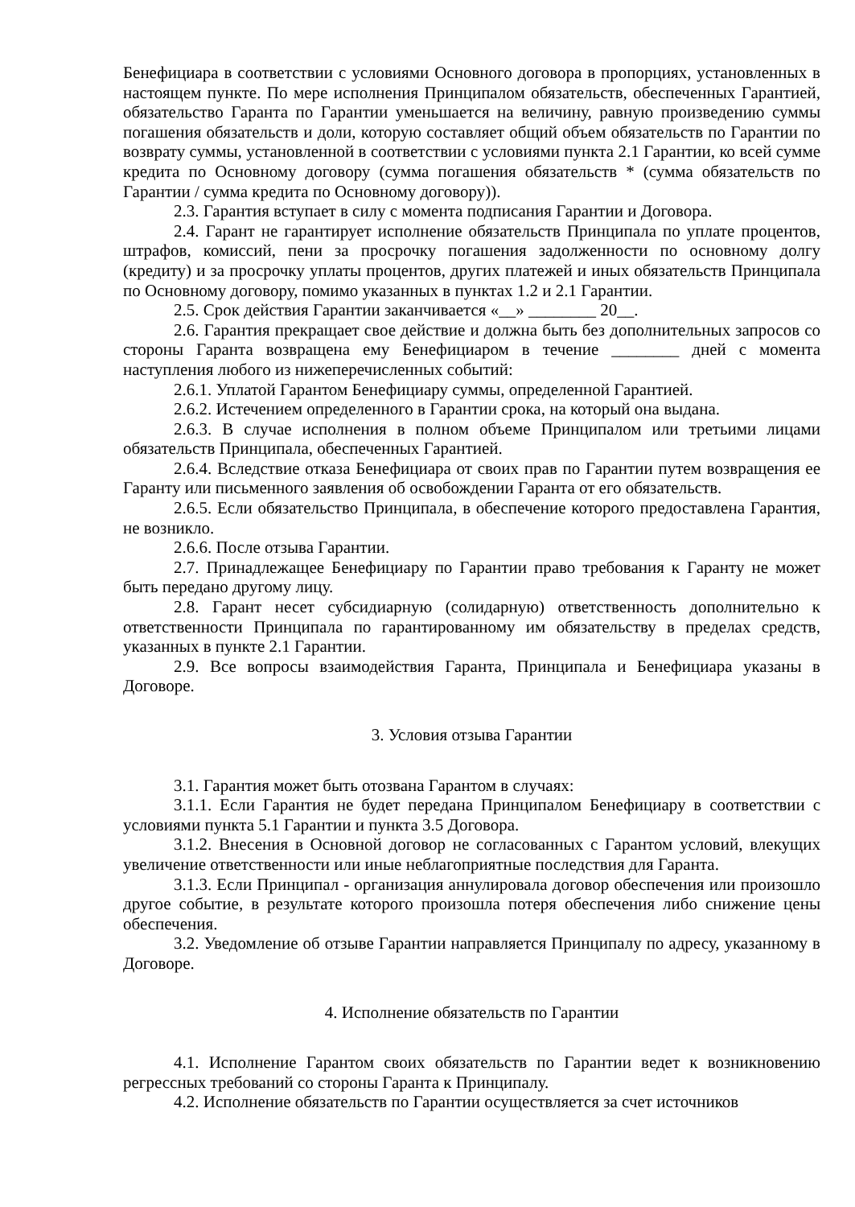Бенефициара в соответствии с условиями Основного договора в пропорциях, установленных в настоящем пункте. По мере исполнения Принципалом обязательств, обеспеченных Гарантией, обязательство Гаранта по Гарантии уменьшается на величину, равную произведению суммы погашения обязательств и доли, которую составляет общий объем обязательств по Гарантии по возврату суммы, установленной в соответствии с условиями пункта 2.1 Гарантии, ко всей сумме кредита по Основному договору (сумма погашения обязательств * (сумма обязательств по Гарантии / сумма кредита по Основному договору)).
2.3. Гарантия вступает в силу с момента подписания Гарантии и Договора.
2.4. Гарант не гарантирует исполнение обязательств Принципала по уплате процентов, штрафов, комиссий, пени за просрочку погашения задолженности по основному долгу (кредиту) и за просрочку уплаты процентов, других платежей и иных обязательств Принципала по Основному договору, помимо указанных в пунктах 1.2 и 2.1 Гарантии.
2.5. Срок действия Гарантии заканчивается «__» ________ 20__.
2.6. Гарантия прекращает свое действие и должна быть без дополнительных запросов со стороны Гаранта возвращена ему Бенефициаром в течение ________ дней с момента наступления любого из нижеперечисленных событий:
2.6.1. Уплатой Гарантом Бенефициару суммы, определенной Гарантией.
2.6.2. Истечением определенного в Гарантии срока, на который она выдана.
2.6.3. В случае исполнения в полном объеме Принципалом или третьими лицами обязательств Принципала, обеспеченных Гарантией.
2.6.4. Вследствие отказа Бенефициара от своих прав по Гарантии путем возвращения ее Гаранту или письменного заявления об освобождении Гаранта от его обязательств.
2.6.5. Если обязательство Принципала, в обеспечение которого предоставлена Гарантия, не возникло.
2.6.6. После отзыва Гарантии.
2.7. Принадлежащее Бенефициару по Гарантии право требования к Гаранту не может быть передано другому лицу.
2.8. Гарант несет субсидиарную (солидарную) ответственность дополнительно к ответственности Принципала по гарантированному им обязательству в пределах средств, указанных в пункте 2.1 Гарантии.
2.9. Все вопросы взаимодействия Гаранта, Принципала и Бенефициара указаны в Договоре.
3. Условия отзыва Гарантии
3.1. Гарантия может быть отозвана Гарантом в случаях:
3.1.1. Если Гарантия не будет передана Принципалом Бенефициару в соответствии с условиями пункта 5.1 Гарантии и пункта 3.5 Договора.
3.1.2. Внесения в Основной договор не согласованных с Гарантом условий, влекущих увеличение ответственности или иные неблагоприятные последствия для Гаранта.
3.1.3. Если Принципал - организация аннулировала договор обеспечения или произошло другое событие, в результате которого произошла потеря обеспечения либо снижение цены обеспечения.
3.2. Уведомление об отзыве Гарантии направляется Принципалу по адресу, указанному в Договоре.
4. Исполнение обязательств по Гарантии
4.1. Исполнение Гарантом своих обязательств по Гарантии ведет к возникновению регрессных требований со стороны Гаранта к Принципалу.
4.2. Исполнение обязательств по Гарантии осуществляется за счет источников